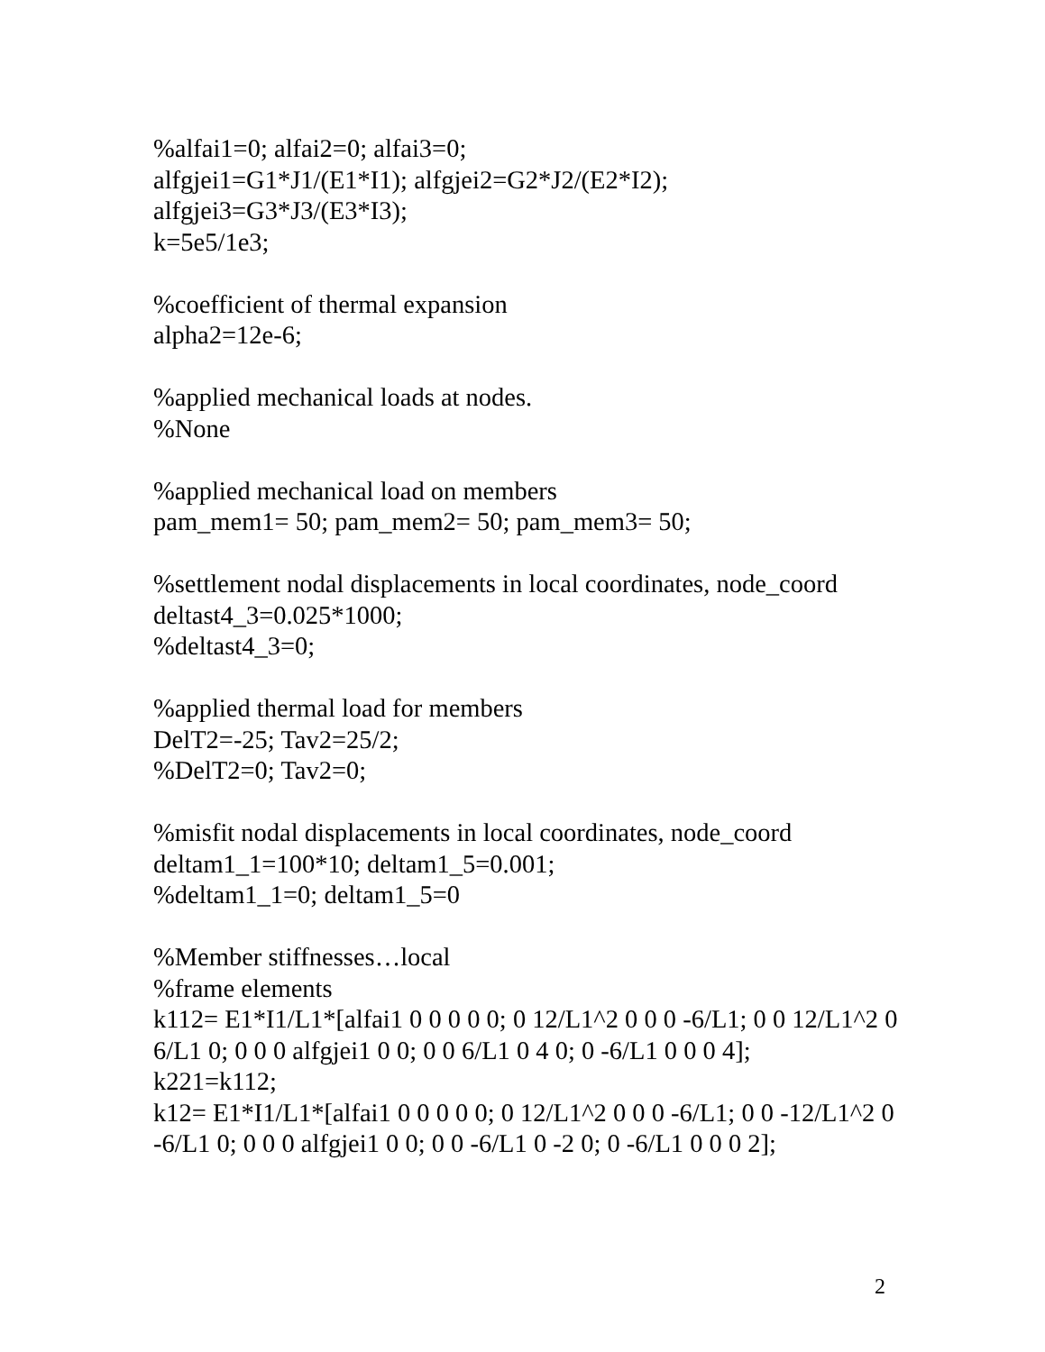%alfai1=0; alfai2=0; alfai3=0;
alfgjei1=G1*J1/(E1*I1); alfgjei2=G2*J2/(E2*I2);
alfgjei3=G3*J3/(E3*I3);
k=5e5/1e3;
%coefficient of thermal expansion
alpha2=12e-6;
%applied mechanical loads at nodes.
%None
%applied mechanical load on members
pam_mem1= 50; pam_mem2= 50; pam_mem3= 50;
%settlement nodal displacements in local coordinates, node_coord
deltast4_3=0.025*1000;
%deltast4_3=0;
%applied thermal load for members
DelT2=-25; Tav2=25/2;
%DelT2=0; Tav2=0;
%misfit nodal displacements in local coordinates, node_coord
deltam1_1=100*10; deltam1_5=0.001;
%deltam1_1=0; deltam1_5=0
%Member stiffnesses…local
%frame elements
k112= E1*I1/L1*[alfai1 0 0 0 0 0; 0 12/L1^2 0 0 0 -6/L1; 0 0 12/L1^2 0 6/L1 0; 0 0 0 alfgjei1 0 0; 0 0 6/L1 0 4 0; 0 -6/L1 0 0 0 4];
k221=k112;
k12= E1*I1/L1*[alfai1 0 0 0 0 0; 0 12/L1^2 0 0 0 -6/L1; 0 0 -12/L1^2 0 -6/L1 0; 0 0 0 alfgjei1 0 0; 0 0 -6/L1 0 -2 0; 0 -6/L1 0 0 0 2];
2